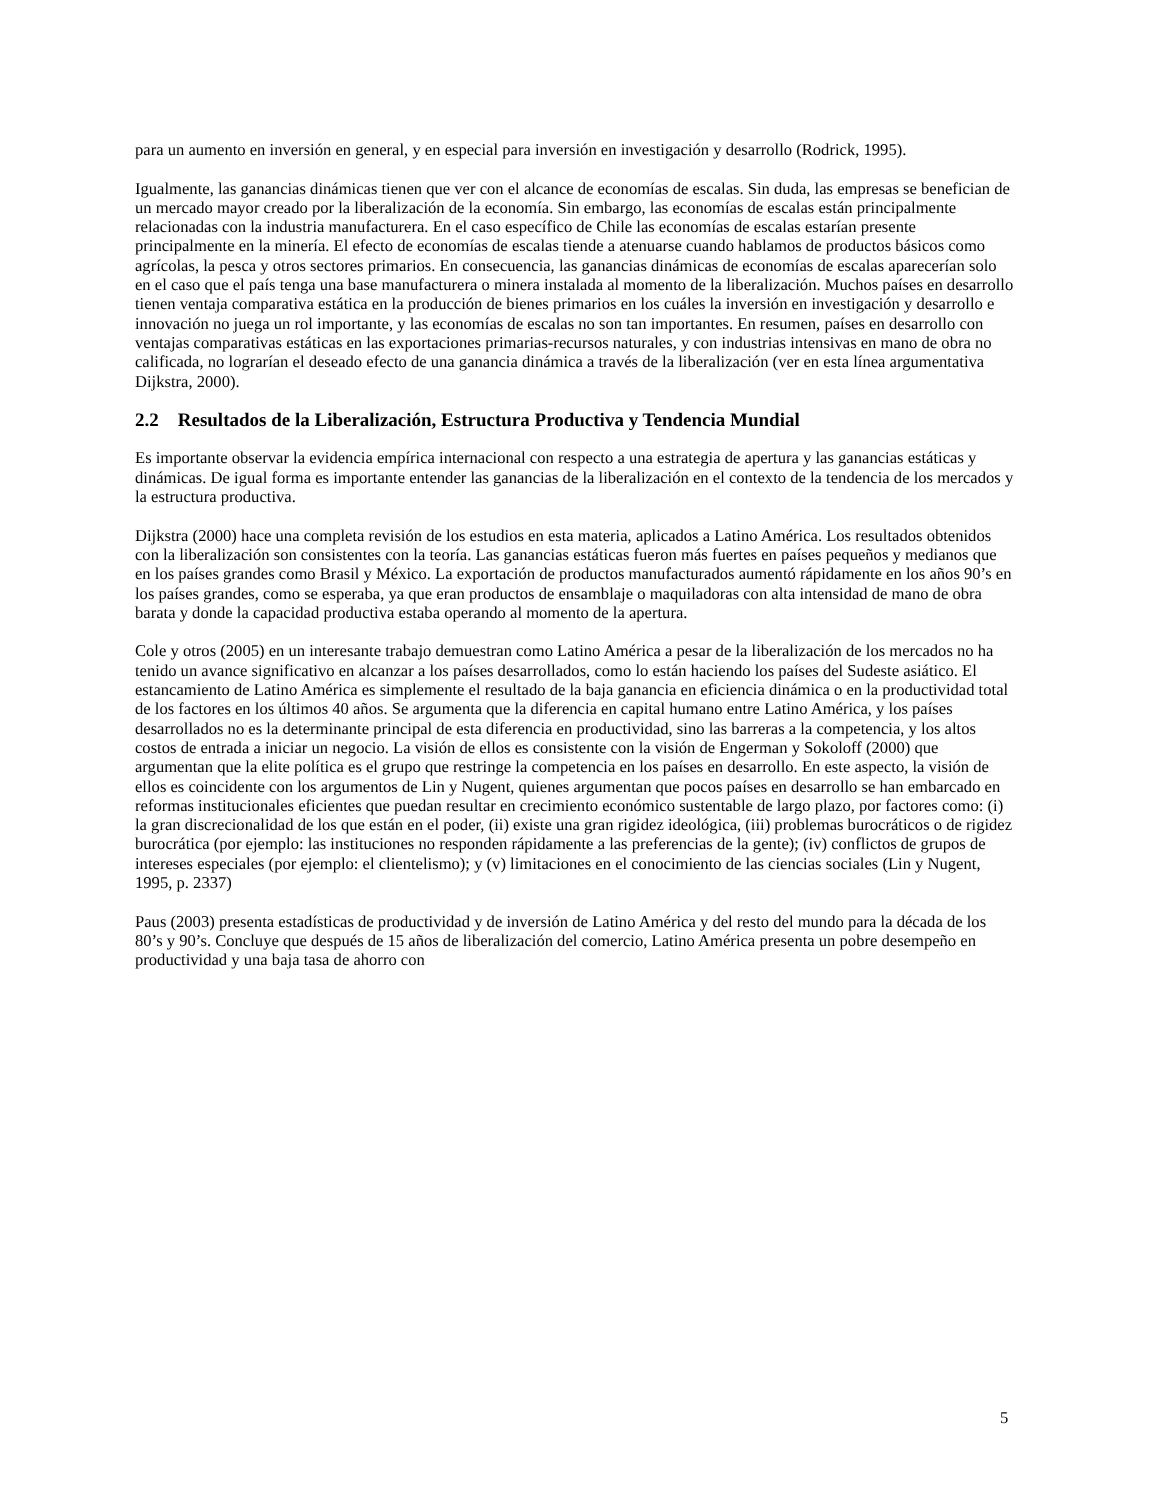para un aumento en inversión en general, y en especial para inversión en investigación y desarrollo (Rodrick, 1995).
Igualmente, las ganancias dinámicas tienen que ver con el alcance de economías de escalas. Sin duda, las empresas se benefician de un mercado mayor creado por la liberalización de la economía. Sin embargo, las economías de escalas están principalmente relacionadas con la industria manufacturera. En el caso específico de Chile las economías de escalas estarían presente principalmente en la minería. El efecto de economías de escalas tiende a atenuarse cuando hablamos de productos básicos como agrícolas, la pesca y otros sectores primarios. En consecuencia, las ganancias dinámicas de economías de escalas aparecerían solo en el caso que el país tenga una base manufacturera o minera instalada al momento de la liberalización. Muchos países en desarrollo tienen ventaja comparativa estática en la producción de bienes primarios en los cuáles la inversión en investigación y desarrollo e innovación no juega un rol importante, y las economías de escalas no son tan importantes. En resumen, países en desarrollo con ventajas comparativas estáticas en las exportaciones primarias-recursos naturales, y con industrias intensivas en mano de obra no calificada, no lograrían el deseado efecto de una ganancia dinámica a través de la liberalización (ver en esta línea argumentativa Dijkstra, 2000).
2.2 Resultados de la Liberalización, Estructura Productiva y Tendencia Mundial
Es importante observar la evidencia empírica internacional con respecto a una estrategia de apertura y las ganancias estáticas y dinámicas. De igual forma es importante entender las ganancias de la liberalización en el contexto de la tendencia de los mercados y la estructura productiva.
Dijkstra (2000) hace una completa revisión de los estudios en esta materia, aplicados a Latino América. Los resultados obtenidos con la liberalización son consistentes con la teoría. Las ganancias estáticas fueron más fuertes en países pequeños y medianos que en los países grandes como Brasil y México. La exportación de productos manufacturados aumentó rápidamente en los años 90’s en los países grandes, como se esperaba, ya que eran productos de ensamblaje o maquiladoras con alta intensidad de mano de obra barata y donde la capacidad productiva estaba operando al momento de la apertura.
Cole y otros (2005) en un interesante trabajo demuestran como Latino América a pesar de la liberalización de los mercados no ha tenido un avance significativo en alcanzar a los países desarrollados, como lo están haciendo los países del Sudeste asiático. El estancamiento de Latino América es simplemente el resultado de la baja ganancia en eficiencia dinámica o en la productividad total de los factores en los últimos 40 años. Se argumenta que la diferencia en capital humano entre Latino América, y los países desarrollados no es la determinante principal de esta diferencia en productividad, sino las barreras a la competencia, y los altos costos de entrada a iniciar un negocio. La visión de ellos es consistente con la visión de Engerman y Sokoloff (2000) que argumentan que la elite política es el grupo que restringe la competencia en los países en desarrollo. En este aspecto, la visión de ellos es coincidente con los argumentos de Lin y Nugent, quienes argumentan que pocos países en desarrollo se han embarcado en reformas institucionales eficientes que puedan resultar en crecimiento económico sustentable de largo plazo, por factores como: (i) la gran discrecionalidad de los que están en el poder, (ii) existe una gran rigidez ideológica, (iii) problemas burocráticos o de rigidez burocrática (por ejemplo: las instituciones no responden rápidamente a las preferencias de la gente); (iv) conflictos de grupos de intereses especiales (por ejemplo: el clientelismo); y (v) limitaciones en el conocimiento de las ciencias sociales (Lin y Nugent, 1995, p. 2337)
Paus (2003) presenta estadísticas de productividad y de inversión de Latino América y del resto del mundo para la década de los 80’s y 90’s. Concluye que después de 15 años de liberalización del comercio, Latino América presenta un pobre desempeño en productividad y una baja tasa de ahorro con
5